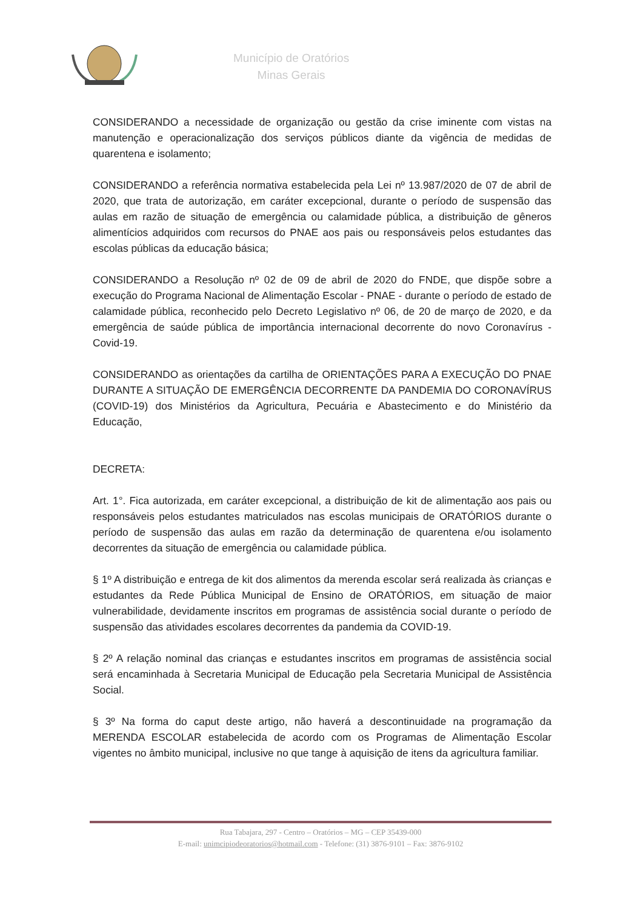Município de Oratórios
Minas Gerais
CONSIDERANDO a necessidade de organização ou gestão da crise iminente com vistas na manutenção e operacionalização dos serviços públicos diante da vigência de medidas de quarentena e isolamento;
CONSIDERANDO a referência normativa estabelecida pela Lei nº 13.987/2020 de 07 de abril de 2020, que trata de autorização, em caráter excepcional, durante o período de suspensão das aulas em razão de situação de emergência ou calamidade pública, a distribuição de gêneros alimentícios adquiridos com recursos do PNAE aos pais ou responsáveis pelos estudantes das escolas públicas da educação básica;
CONSIDERANDO a Resolução nº 02 de 09 de abril de 2020 do FNDE, que dispõe sobre a execução do Programa Nacional de Alimentação Escolar - PNAE - durante o período de estado de calamidade pública, reconhecido pelo Decreto Legislativo nº 06, de 20 de março de 2020, e da emergência de saúde pública de importância internacional decorrente do novo Coronavírus - Covid-19.
CONSIDERANDO as orientações da cartilha de ORIENTAÇÕES PARA A EXECUÇÃO DO PNAE DURANTE A SITUAÇÃO DE EMERGÊNCIA DECORRENTE DA PANDEMIA DO CORONAVÍRUS (COVID-19) dos Ministérios da Agricultura, Pecuária e Abastecimento e do Ministério da Educação,
DECRETA:
Art. 1°. Fica autorizada, em caráter excepcional, a distribuição de kit de alimentação aos pais ou responsáveis pelos estudantes matriculados nas escolas municipais de ORATÓRIOS durante o período de suspensão das aulas em razão da determinação de quarentena e/ou isolamento decorrentes da situação de emergência ou calamidade pública.
§ 1º A distribuição e entrega de kit dos alimentos da merenda escolar será realizada às crianças e estudantes da Rede Pública Municipal de Ensino de ORATÓRIOS, em situação de maior vulnerabilidade, devidamente inscritos em programas de assistência social durante o período de suspensão das atividades escolares decorrentes da pandemia da COVID-19.
§ 2º A relação nominal das crianças e estudantes inscritos em programas de assistência social será encaminhada à Secretaria Municipal de Educação pela Secretaria Municipal de Assistência Social.
§ 3º Na forma do caput deste artigo, não haverá a descontinuidade na programação da MERENDA ESCOLAR estabelecida de acordo com os Programas de Alimentação Escolar vigentes no âmbito municipal, inclusive no que tange à aquisição de itens da agricultura familiar.
Rua Tabajara, 297 - Centro – Oratórios – MG – CEP 35439-000
E-mail: unimcipiodeoratorios@hotmail.com - Telefone: (31) 3876-9101 – Fax: 3876-9102